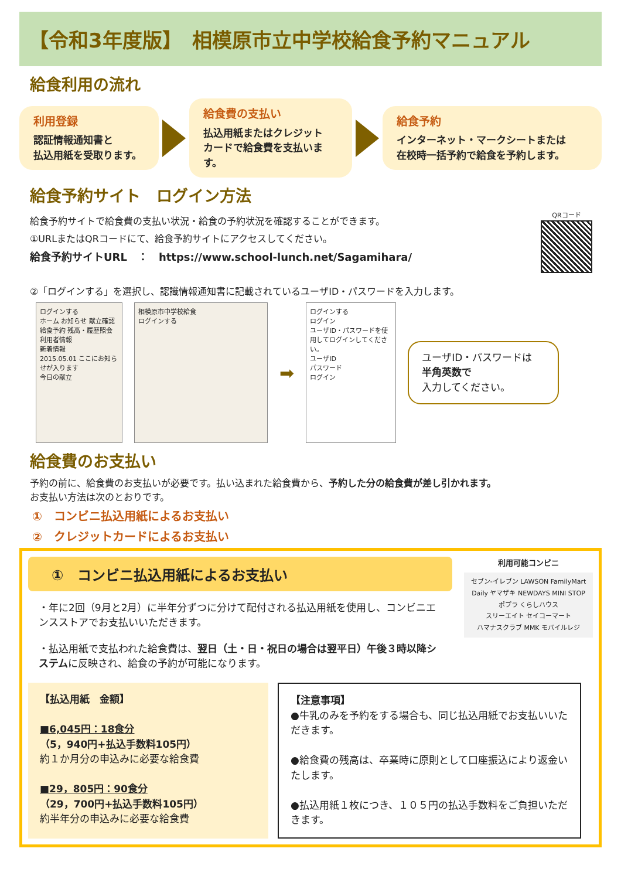【令和3年度版】　相模原市立中学校給食予約マニュアル
給食利用の流れ
利用登録
認証情報通知書と
払込用紙を受取ります。
給食費の支払い
払込用紙またはクレジット
カードで給食費を支払います。
給食予約
インターネット・マークシートまたは
在校時一括予約で給食を予約します。
給食予約サイト　ログイン方法
給食予約サイトで給食費の支払い状況・給食の予約状況を確認することができます。
①URLまたはQRコードにて、給食予約サイトにアクセスしてください。
給食予約サイトURL　：　https://www.school-lunch.net/Sagamihara/
QRコード
②「ログインする」を選択し、認識情報通知書に記載されているユーザID・パスワードを入力します。
ログインする
ホーム お知らせ 献立確認
給食予約 残高・履歴照会 利用者情報
新着情報
2015.05.01 ここにお知らせが入ります
今日の献立
相模原市中学校給食
ログインする
➡
ログインする
ログイン
ユーザID・パスワードを使用してログインしてください。
ユーザID
パスワード
ログイン
ユーザID・パスワードは
半角英数で
入力してください。
給食費のお支払い
予約の前に、給食費のお支払いが必要です。払い込まれた給食費から、予約した分の給食費が差し引かれます。
お支払い方法は次のとおりです。
①　コンビニ払込用紙によるお支払い
②　クレジットカードによるお支払い
①　コンビニ払込用紙によるお支払い
・年に2回（9月と2月）に半年分ずつに分けて配付される払込用紙を使用し、コンビニエンスストアでお支払いいただきます。
・払込用紙で支払われた給食費は、翌日（土・日・祝日の場合は翌平日）午後３時以降システムに反映され、給食の予約が可能になります。
利用可能コンビニ
セブン-イレブン LAWSON FamilyMart
Daily ヤマザキ NEWDAYS MINI STOP
ポプラ くらしハウス
スリーエイト セイコーマート
ハマナスクラブ MMK モバイルレジ
【払込用紙　金額】
■6,045円：18食分
（5，940円+払込手数料105円）
約１か月分の申込みに必要な給食費
■29，805円：90食分
（29，700円+払込手数料105円）
約半年分の申込みに必要な給食費
【注意事項】
●牛乳のみを予約をする場合も、同じ払込用紙でお支払いいただきます。
●給食費の残高は、卒業時に原則として口座振込により返金いたします。
●払込用紙１枚につき、１０５円の払込手数料をご負担いただきます。